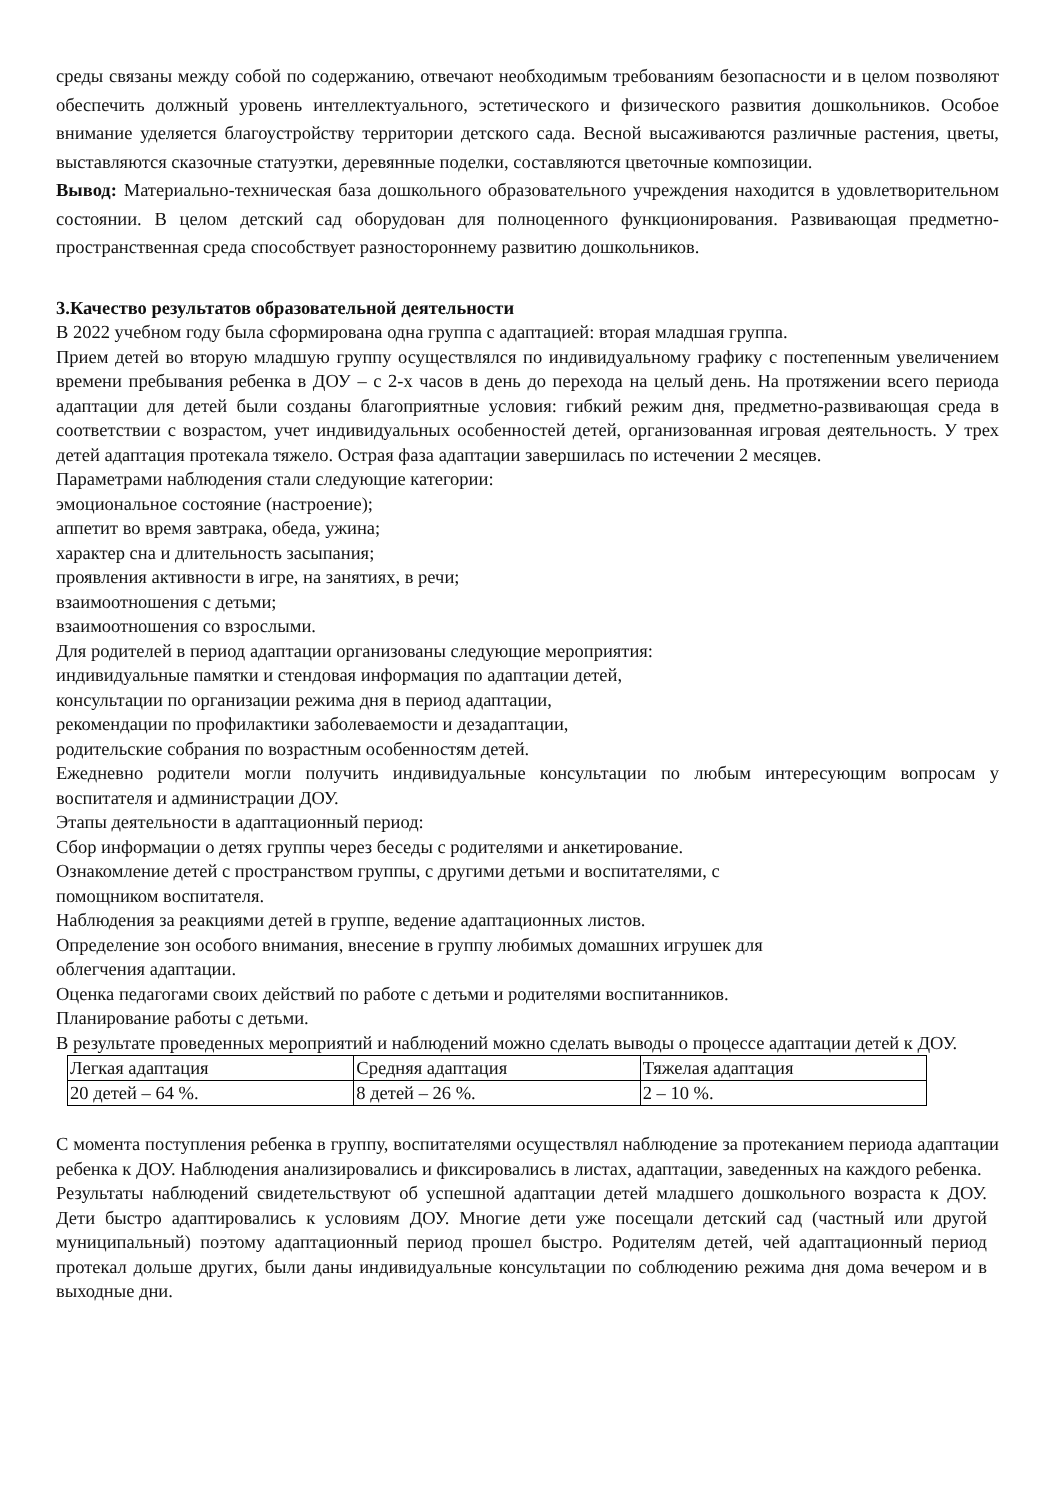среды связаны между собой по содержанию, отвечают необходимым требованиям безопасности и в целом позволяют обеспечить должный уровень интеллектуального, эстетического и физического развития дошкольников. Особое внимание уделяется благоустройству территории детского сада. Весной высаживаются различные растения, цветы, выставляются сказочные статуэтки, деревянные поделки, составляются цветочные композиции.
Вывод: Материально-техническая база дошкольного образовательного учреждения находится в удовлетворительном состоянии. В целом детский сад оборудован для полноценного функционирования. Развивающая предметно-пространственная среда способствует разностороннему развитию дошкольников.
3.Качество результатов образовательной деятельности
В 2022 учебном году была сформирована одна группа с адаптацией: вторая младшая группа.
Прием детей во вторую младшую группу осуществлялся по индивидуальному графику с постепенным увеличением времени пребывания ребенка в ДОУ – с 2-х часов в день до перехода на целый день. На протяжении всего периода адаптации для детей были созданы благоприятные условия: гибкий режим дня, предметно-развивающая среда в соответствии с возрастом, учет индивидуальных особенностей детей, организованная игровая деятельность. У трех детей адаптация протекала тяжело. Острая фаза адаптации завершилась по истечении 2 месяцев.
Параметрами наблюдения стали следующие категории:
эмоциональное состояние (настроение);
аппетит во время завтрака, обеда, ужина;
характер сна и длительность засыпания;
проявления активности в игре, на занятиях, в речи;
взаимоотношения с детьми;
взаимоотношения со взрослыми.
Для родителей в период адаптации организованы следующие мероприятия:
индивидуальные памятки и стендовая информация по адаптации детей,
консультации по организации режима дня в период адаптации,
рекомендации по профилактики заболеваемости и дезадаптации,
родительские собрания по возрастным особенностям детей.
Ежедневно родители могли получить индивидуальные консультации по любым интересующим вопросам у воспитателя и администрации ДОУ.
Этапы деятельности в адаптационный период:
Сбор информации о детях группы через беседы с родителями и анкетирование.
Ознакомление детей с пространством группы, с другими детьми и воспитателями, с
помощником воспитателя.
Наблюдения за реакциями детей в группе, ведение адаптационных листов.
Определение зон особого внимания, внесение в группу любимых домашних игрушек для
облегчения адаптации.
Оценка педагогами своих действий по работе с детьми и родителями воспитанников.
Планирование работы с детьми.
В результате проведенных мероприятий и наблюдений можно сделать выводы о процессе адаптации детей к ДОУ.
| Легкая адаптация | Средняя адаптация | Тяжелая адаптация |
| 20 детей – 64 %. | 8 детей – 26 %. | 2 – 10 %. |
С момента поступления ребенка в группу, воспитателями осуществлял наблюдение за протеканием периода адаптации ребенка к ДОУ. Наблюдения анализировались и фиксировались в листах, адаптации, заведенных на каждого ребенка.
Результаты наблюдений свидетельствуют об успешной адаптации детей младшего дошкольного возраста к ДОУ. Дети быстро адаптировались к условиям ДОУ. Многие дети уже посещали детский сад (частный или другой муниципальный) поэтому адаптационный период прошел быстро. Родителям детей, чей адаптационный период протекал дольше других, были даны индивидуальные консультации по соблюдению режима дня дома вечером и в выходные дни.